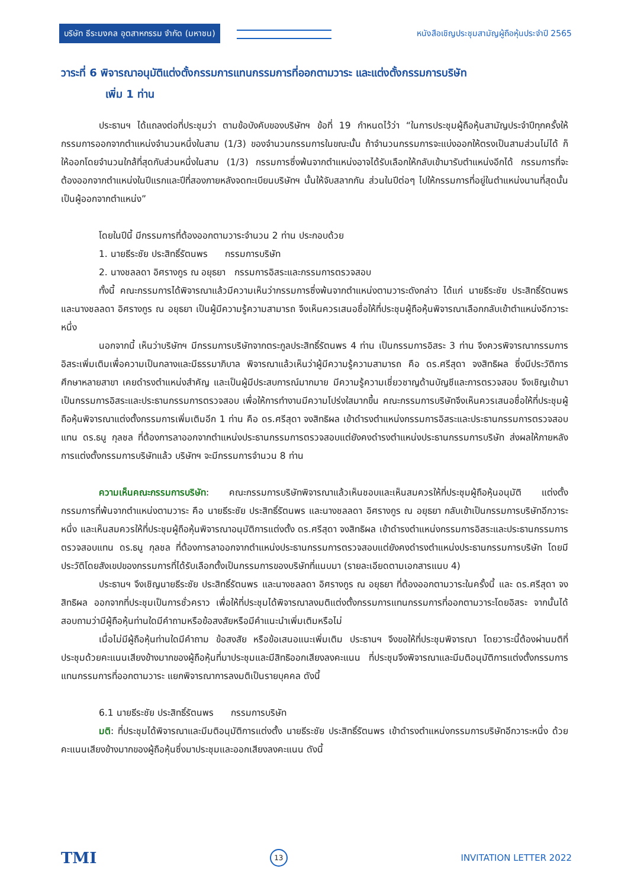บริษัท ธีระมงคล อุตสาหกรรม จำกัด (มหาชน) หนังสือเชิญประชุมสามัญผู้ถือหุ้นประจำปี 2565
วาระที่ 6 พิจารณาอนุมัติแต่งตั้งกรรมการแทนกรรมการที่ออกตามวาระ และแต่งตั้งกรรมการบริษัท
เพิ่ม 1 ท่าน
ประธานฯ ได้แถลงต่อที่ประชุมว่า ตามข้อบังคับของบริษัทฯ ข้อที่ 19 กำหนดไว้ว่า “ในการประชุมผู้ถือหุ้นสามัญประจำปีทุกครั้งให้กรรมการออกจากตำแหน่งจำนวนหนึ่งในสาม (1/3) ของจำนวนกรรมการในขณะนั้น ถ้าจำนวนกรรมการจะแบ่งออกให้ตรงเป็นสามส่วนไม่ได้ ก็ให้ออกโดยจำนวนใกล้ที่สุดกับส่วนหนึ่งในสาม (1/3) กรรมการซึ่งพ้นจากตำแหน่งอาจได้รับเลือกให้กลับเข้ามารับตำแหน่งอีกได้ กรรมการที่จะต้องออกจากตำแหน่งในปีแรกและปีที่สองภายหลังจดทะเบียนบริษัทฯ นั้นให้จับสลากกัน ส่วนในปีต่อๆ ไปให้กรรมการที่อยู่ในตำแหน่งนานที่สุดนั้นเป็นผู้ออกจากตำแหน่ง”
โดยในปีนี้ มีกรรมการที่ต้องออกตามวาระจำนวน 2 ท่าน ประกอบด้วย
1. นายธีระชัย ประสิทธิ์รัตนพร กรรมการบริษัท
2. นางชลลดา อิศรางกูร ณ อยุธยา กรรมการอิสระและกรรมการตรวจสอบ
ทั้งนี้ คณะกรรมการได้พิจารณาแล้วมีความเห็นว่ากรรมการซึ่งพ้นจากตำแหน่งตามวาระดังกล่าว ได้แก่ นายธีระชัย ประสิทธิ์รัตนพร และนางชลลดา อิศรางกูร ณ อยุธยา เป็นผู้มีความรู้ความสามารถ จึงเห็นควรเสนอชื่อให้ที่ประชุมผู้ถือหุ้นพิจารณาเลือกกลับเข้าตำแหน่งอีกวาระหนึ่ง
นอกจากนี้ เห็นว่าบริษัทฯ มีกรรมการบริษัทจากตระกูลประสิทธิ์รัตนพร 4 ท่าน เป็นกรรมการอิสระ 3 ท่าน จึงควรพิจารณากรรมการอิสระเพิ่มเติมเพื่อความเป็นกลางและมีธรรมาภิบาล พิจารณาแล้วเห็นว่าผู้มีความรู้ความสามารถ คือ ดร.ศรีสุดา จงสิทธิผล ซึ่งมีประวัติการศึกษาหลายสาขา เคยดำรงตำแหน่งสำคัญ และเป็นผู้มีประสบการณ์มากมาย มีความรู้ความเชี่ยวชาญด้านบัญชีและการตรวจสอบ จึงเชิญเข้ามาเป็นกรรมการอิสระและประธานกรรมการตรวจสอบ เพื่อให้การทำงานมีความโปร่งใสมากขึ้น คณะกรรมการบริษัทจึงเห็นควรเสนอชื่อให้ที่ประชุมผู้ถือหุ้นพิจารณาแต่งตั้งกรรมการเพิ่มเติมอีก 1 ท่าน คือ ดร.ศรีสุดา จงสิทธิผล เข้าดำรงตำแหน่งกรรมการอิสระและประธานกรรมการตรวจสอบแทน ดร.ธนู กุลชล ที่ต้องการลาออกจากตำแหน่งประธานกรรมการตรวจสอบแต่ยังคงดำรงตำแหน่งประธานกรรมการบริษัท ส่งผลให้ภายหลังการแต่งตั้งกรรมการบริษัทแล้ว บริษัทฯ จะมีกรรมการจำนวน 8 ท่าน
ความเห็นคณะกรรมการบริษัท: คณะกรรมการบริษัทพิจารณาแล้วเห็นชอบและเห็นสมควรให้ที่ประชุมผู้ถือหุ้นอนุมัติ แต่งตั้งกรรมการที่พ้นจากตำแหน่งตามวาระ คือ นายธีระชัย ประสิทธิ์รัตนพร และนางชลลดา อิศรางกูร ณ อยุธยา กลับเข้าเป็นกรรมการบริษัทอีกวาระหนึ่ง และเห็นสมควรให้ที่ประชุมผู้ถือหุ้นพิจารณาอนุมัติการแต่งตั้ง ดร.ศรีสุดา จงสิทธิผล เข้าดำรงตำแหน่งกรรมการอิสระและประธานกรรมการตรวจสอบแทน ดร.ธนู กุลชล ที่ต้องการลาออกจากตำแหน่งประธานกรรมการตรวจสอบแต่ยังคงดำรงตำแหน่งประธานกรรมการบริษัท โดยมีประวัติโดยสังเขปของกรรมการที่ได้รับเลือกตั้งเป็นกรรมการของบริษัทที่แนบมา (รายละเอียดตามเอกสารแนบ 4)
ประธานฯ จึงเชิญนายธีระชัย ประสิทธิ์รัตนพร และนางชลลดา อิศรางกูร ณ อยุธยา ที่ต้องออกตามวาระในครั้งนี้ และ ดร.ศรีสุดา จงสิทธิผล ออกจากที่ประชุมเป็นการชั่วคราว เพื่อให้ที่ประชุมได้พิจารณาลงมติแต่งตั้งกรรมการแทนกรรมการที่ออกตามวาระโดยอิสระ จากนั้นได้สอบถามว่ามีผู้ถือหุ้นท่านใดมีคำถามหรือข้อสงสัยหรือมีคำแนะนำเพิ่มเติมหรือไม่
เมื่อไม่มีผู้ถือหุ้นท่านใดมีคำถาม ข้อสงสัย หรือข้อเสนอแนะเพิ่มเติม ประธานฯ จึงขอให้ที่ประชุมพิจารณา โดยวาระนี้ต้องผ่านมติที่ประชุมด้วยคะแนนเสียงข้างมากของผู้ถือหุ้นที่มาประชุมและมีสิทธิออกเสียงลงคะแนน ที่ประชุมจึงพิจารณาและมีมติอนุมัติการแต่งตั้งกรรมการแทนกรรมการที่ออกตามวาระ แยกพิจารณาการลงมติเป็นรายบุคคล ดังนี้
6.1 นายธีระชัย ประสิทธิ์รัตนพร กรรมการบริษัท
มติ: ที่ประชุมได้พิจารณาและมีมติอนุมัติการแต่งตั้ง นายธีระชัย ประสิทธิ์รัตนพร เข้าดำรงตำแหน่งกรรมการบริษัทอีกวาระหนึ่ง ด้วยคะแนนเสียงข้างมากของผู้ถือหุ้นซึ่งมาประชุมและออกเสียงลงคะแนน ดังนี้
TMI 13 INVITATION LETTER 2022